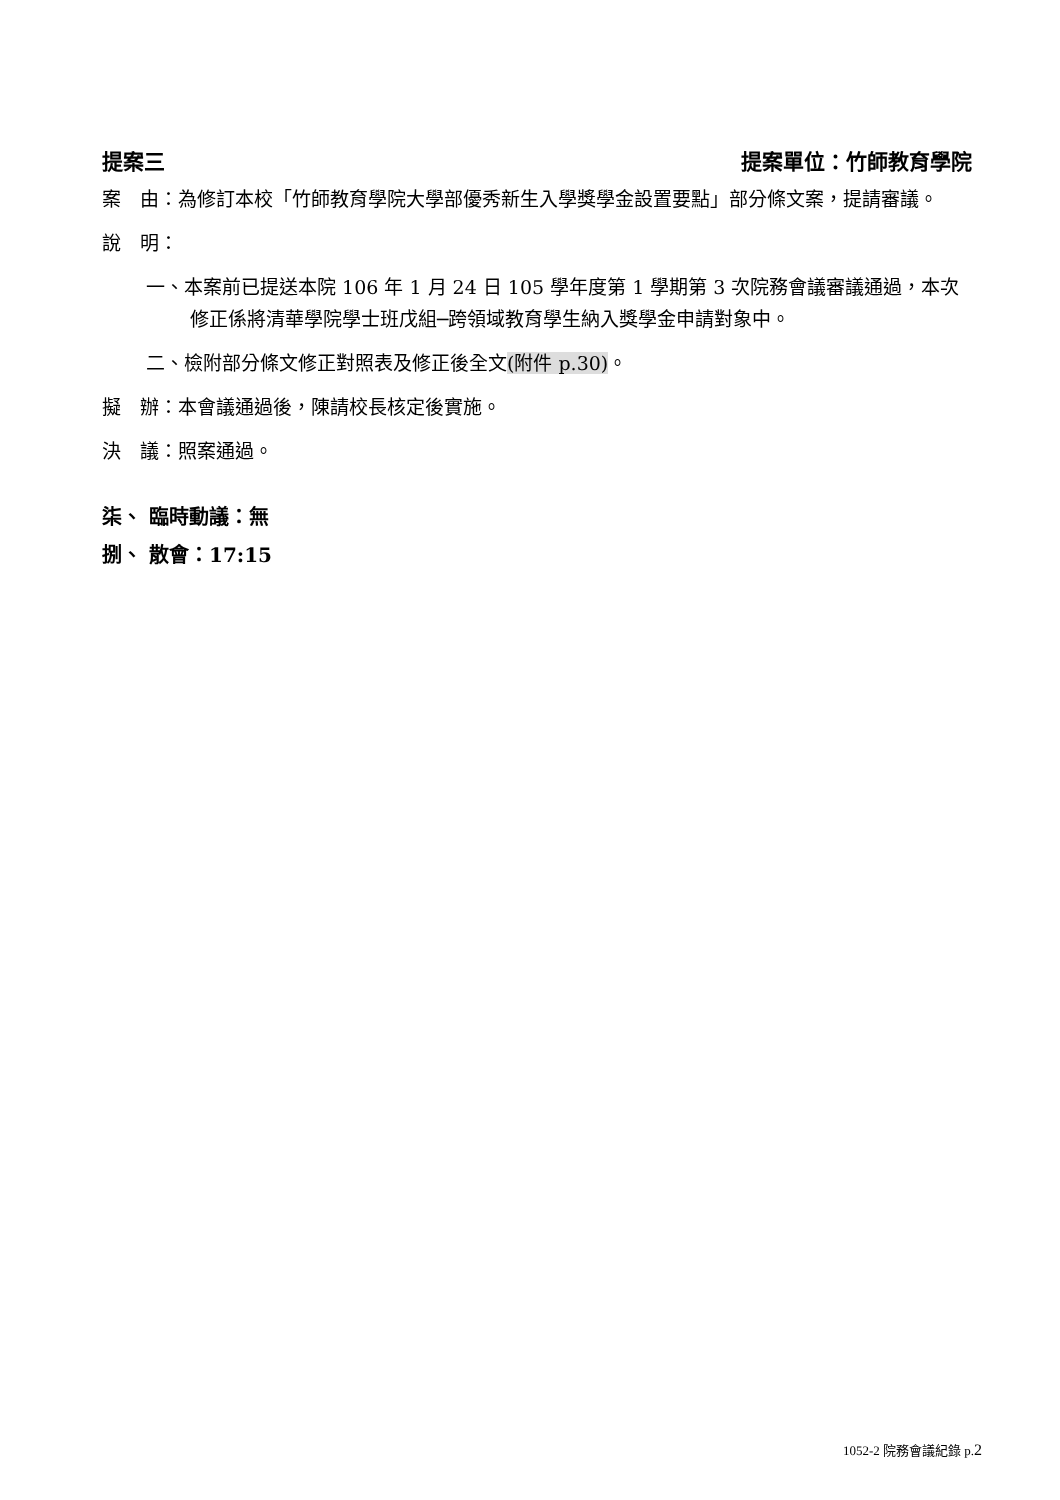提案三 提案單位：竹師教育學院
案　由：為修訂本校「竹師教育學院大學部優秀新生入學獎學金設置要點」部分條文案，提請審議。
說　明：
一、本案前已提送本院 106 年 1 月 24 日 105 學年度第 1 學期第 3 次院務會議審議通過，本次修正係將清華學院學士班戊組─跨領域教育學生納入獎學金申請對象中。
二、檢附部分條文修正對照表及修正後全文(附件 p.30)。
擬　辦：本會議通過後，陳請校長核定後實施。
決　議：照案通過。
柒、 臨時動議：無
捌、 散會：17:15
1052-2 院務會議紀錄 p.2